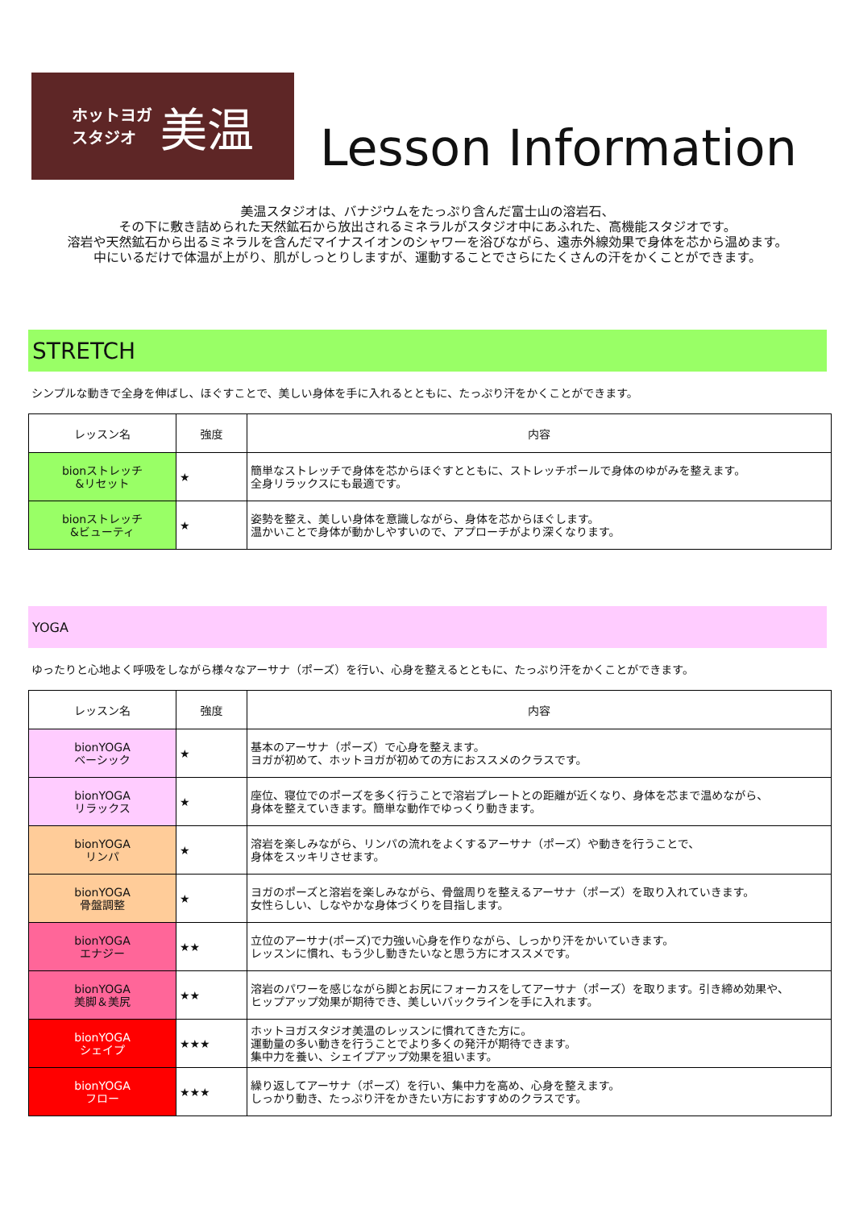ホットヨガ
スタジオ
美温
Lesson Information
美温スタジオは、バナジウムをたっぷり含んだ富士山の溶岩石、
その下に敷き詰められた天然鉱石から放出されるミネラルがスタジオ中にあふれた、高機能スタジオです。
溶岩や天然鉱石から出るミネラルを含んだマイナスイオンのシャワーを浴びながら、遠赤外線効果で身体を芯から温めます。
中にいるだけで体温が上がり、肌がしっとりしますが、運動することでさらにたくさんの汗をかくことができます。
STRETCH
シンプルな動きで全身を伸ばし、ほぐすことで、美しい身体を手に入れるとともに、たっぷり汗をかくことができます。
| レッスン名 | 強度 | 内容 |
| --- | --- | --- |
| bionストレッチ &リセット | ★ | 簡単なストレッチで身体を芯からほぐすとともに、ストレッチポールで身体のゆがみを整えます。 全身リラックスにも最適です。 |
| bionストレッチ &ビューティ | ★ | 姿勢を整え、美しい身体を意識しながら、身体を芯からほぐします。 温かいことで身体が動かしやすいので、アプローチがより深くなります。 |
YOGA
ゆったりと心地よく呼吸をしながら様々なアーサナ（ポーズ）を行い、心身を整えるとともに、たっぷり汗をかくことができます。
| レッスン名 | 強度 | 内容 |
| --- | --- | --- |
| bionYOGA ベーシック | ★ | 基本のアーサナ（ポーズ）で心身を整えます。 ヨガが初めて、ホットヨガが初めての方におススメのクラスです。 |
| bionYOGA リラックス | ★ | 座位、寝位でのポーズを多く行うことで溶岩プレートとの距離が近くなり、身体を芯まで温めながら、 身体を整えていきます。簡単な動作でゆっくり動きます。 |
| bionYOGA リンパ | ★ | 溶岩を楽しみながら、リンパの流れをよくするアーサナ（ポーズ）や動きを行うことで、 身体をスッキリさせます。 |
| bionYOGA 骨盤調整 | ★ | ヨガのポーズと溶岩を楽しみながら、骨盤周りを整えるアーサナ（ポーズ）を取り入れていきます。 女性らしい、しなやかな身体づくりを目指します。 |
| bionYOGA エナジー | ★★ | 立位のアーサナ(ポーズ)で力強い心身を作りながら、しっかり汗をかいていきます。 レッスンに慣れ、もう少し動きたいなと思う方にオススメです。 |
| bionYOGA 美脚＆美尻 | ★★ | 溶岩のパワーを感じながら脚とお尻にフォーカスをしてアーサナ（ポーズ）を取ります。引き締め効果や、 ヒップアップ効果が期待でき、美しいバックラインを手に入れます。 |
| bionYOGA シェイプ | ★★★ | ホットヨガスタジオ美温のレッスンに慣れてきた方に。 運動量の多い動きを行うことでより多くの発汗が期待できます。 集中力を養い、シェイプアップ効果を狙います。 |
| bionYOGA フロー | ★★★ | 繰り返してアーサナ（ポーズ）を行い、集中力を高め、心身を整えます。 しっかり動き、たっぷり汗をかきたい方におすすめのクラスです。 |